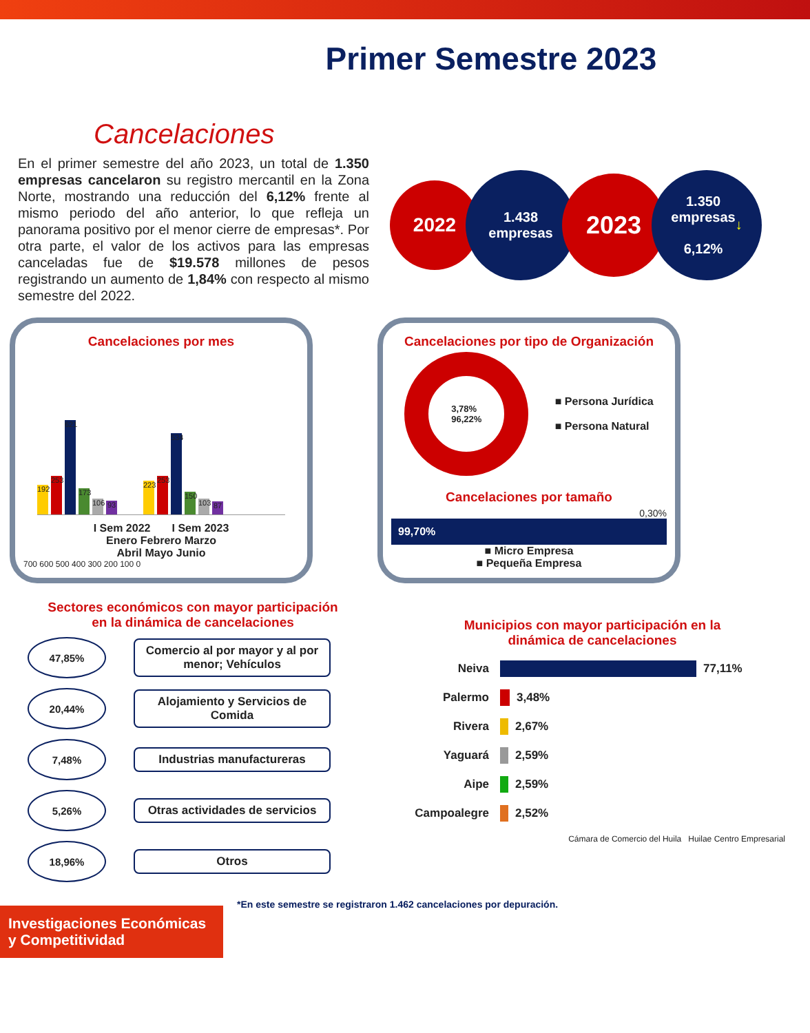Primer Semestre 2023
Cancelaciones
En el primer semestre del año 2023, un total de 1.350 empresas cancelaron su registro mercantil en la Zona Norte, mostrando una reducción del 6,12% frente al mismo periodo del año anterior, lo que refleja un panorama positivo por el menor cierre de empresas*. Por otra parte, el valor de los activos para las empresas canceladas fue de $19.578 millones de pesos registrando un aumento de 1,84% con respecto al mismo semestre del 2022.
2022
1.438
empresas
2023
1.350
empresas
6,12% ↓
Cancelaciones por mes
192
253
621
173
106
93
223
253
534
150
103
87
I Sem 2022 I Sem 2023
Enero Febrero Marzo
Abril Mayo Junio
700 600 500 400 300 200 100 0
Cancelaciones por tipo de Organización
3,78%
96,22%
■ Persona Jurídica
■ Persona Natural
Cancelaciones por tamaño
0,30%
99,70%
■ Micro Empresa
■ Pequeña Empresa
Sectores económicos con mayor participación
en la dinámica de cancelaciones
47,85%
Comercio al por mayor y al por menor; Vehículos
20,44%
Alojamiento y Servicios de Comida
7,48%
Industrias manufactureras
5,26%
Otras actividades de servicios
18,96%
Otros
Municipios con mayor participación en la
dinámica de cancelaciones
Neiva 77,11%
Palermo 3,48%
Rivera 2,67%
Yaguará 2,59%
Aipe 2,59%
Campoalegre 2,52%
Cámara de Comercio del Huila Huilae Centro Empresarial
Investigaciones Económicas y Competitividad
*En este semestre se registraron 1.462 cancelaciones por depuración.